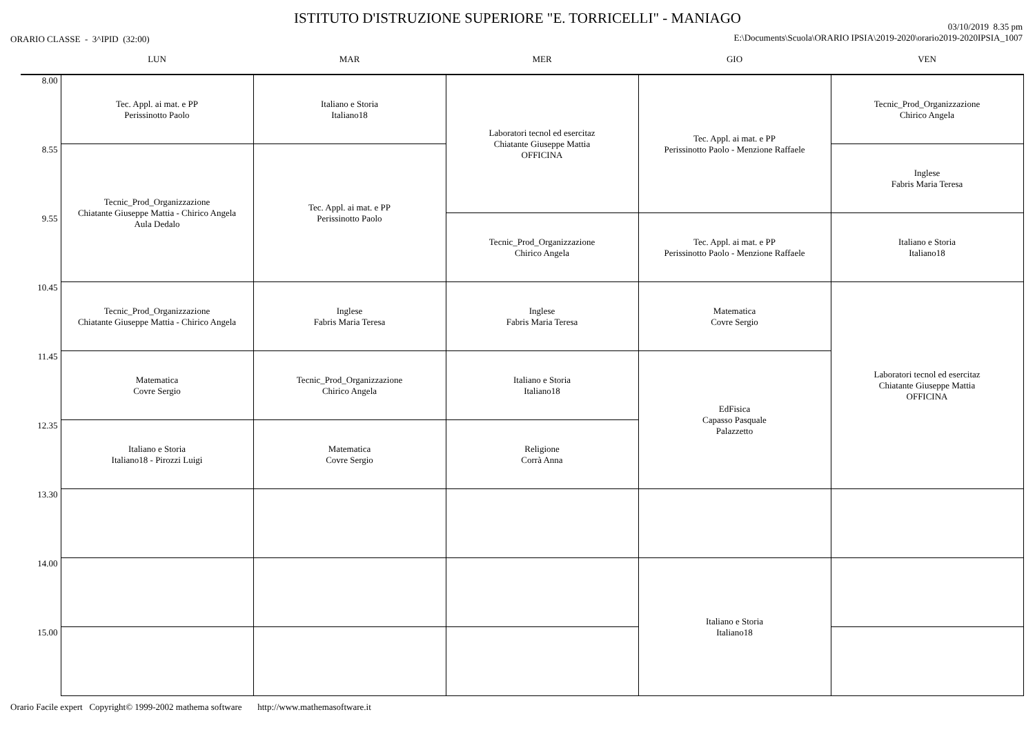ISTITUTO D'ISTRUZIONE SUPERIORE "E. TORRICELLI" - MANIAGO
ORARIO CLASSE - 3^IPID (32:00)
03/10/2019 8.35 pm
E:\Documents\Scuola\ORARIO IPSIA\2019-2020\orario2019-2020IPSIA_1007
| | LUN | MAR | MER | GIO | VEN |
| --- | --- | --- | --- | --- | --- |
| 8.00 | Tec. Appl. ai mat. e PP Perissinotto Paolo | Italiano e Storia Italiano18 | Laboratori tecnol ed esercitaz Chiatante Giuseppe Mattia OFFICINA | Tec. Appl. ai mat. e PP Perissinotto Paolo - Menzione Raffaele | Tecnic_Prod_Organizzazione Chirico Angela |
| 8.55 | Tecnic_Prod_Organizzazione Chiatante Giuseppe Mattia - Chirico Angela Aula Dedalo | Tec. Appl. ai mat. e PP Perissinotto Paolo | | | Inglese Fabris Maria Teresa |
| 9.55 | | | Tecnic_Prod_Organizzazione Chirico Angela | Tec. Appl. ai mat. e PP Perissinotto Paolo - Menzione Raffaele | Italiano e Storia Italiano18 |
| 10.45 | Tecnic_Prod_Organizzazione Chiatante Giuseppe Mattia - Chirico Angela | Inglese Fabris Maria Teresa | Inglese Fabris Maria Teresa | Matematica Covre Sergio | Laboratori tecnol ed esercitaz Chiatante Giuseppe Mattia OFFICINA |
| 11.45 | Matematica Covre Sergio | Tecnic_Prod_Organizzazione Chirico Angela | Italiano e Storia Italiano18 | EdFisica Capasso Pasquale Palazzetto | |
| 12.35 | Italiano e Storia Italiano18 - Pirozzi Luigi | Matematica Covre Sergio | Religione Corrà Anna | | |
| 13.30 | | | | | |
| 14.00 | | | | Italiano e Storia Italiano18 | |
| 15.00 | | | | | |
Orario Facile expert Copyright© 1999-2002 mathema software http://www.mathemasoftware.it